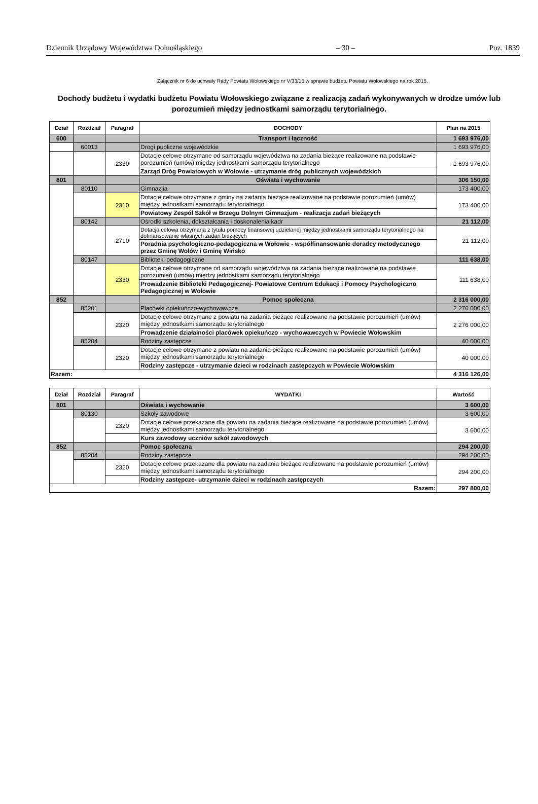Dziennik Urzędowy Województwa Dolnośląskiego – 30 – Poz. 1839
Załącznik nr 6 do uchwały Rady Powiatu Wołowskiego nr V/33/15 w sprawie budżetu Powiatu Wołowskiego na rok 2015.
Dochody budżetu i wydatki budżetu Powiatu Wołowskiego związane z realizacją zadań wykonywanych w drodze umów lub porozumień między jednostkami samorządu terytorialnego.
| Dział | Rozdział | Paragraf | DOCHODY | Plan na 2015 |
| --- | --- | --- | --- | --- |
| 600 | | | Transport i łączność | 1 693 976,00 |
| | 60013 | | Drogi publiczne wojewódzkie | 1 693 976,00 |
| | | 2330 | Dotacje celowe otrzymane od samorządu województwa na zadania bieżące realizowane na podstawie porozumień (umów) między jednostkami samorządu terytorialnego | 1 693 976,00 |
| | | | Zarząd Dróg Powiatowych w Wołowie - utrzymanie dróg publicznych wojewódzkich | |
| 801 | | | Oświata i wychowanie | 306 150,00 |
| | 80110 | | Gimnazjia | 173 400,00 |
| | | 2310 | Dotacje celowe otrzymane z gminy na zadania bieżące realizowane na podstawie porozumień (umów) między jednostkami samorządu terytorialnego | 173 400,00 |
| | | | Powiatowy Zespół Szkół w Brzegu Dolnym Gimnazjum - realizacja zadań bieżących | |
| | 80142 | | Ośrodki szkolenia, dokształcania i doskonalenia kadr | 21 112,00 |
| | | 2710 | Dotacja celowa otrzymana z tytułu pomocy finansowej udzielanej między jednostkami samorządu terytorialnego na dofinansowanie własnych zadań bieżących | 21 112,00 |
| | | | Poradnia psychologiczno-pedagogiczna w Wołowie - współfinansowanie doradcy metodycznego przez Gminę Wołów i Gminę Wińsko | |
| | 80147 | | Biblioteki pedagogiczne | 111 638,00 |
| | | 2330 | Dotacje celowe otrzymane od samorządu województwa na zadania bieżące realizowane na podstawie porozumień (umów) między jednostkami samorządu terytorialnego | 111 638,00 |
| | | | Prowadzenie Biblioteki Pedagogicznej- Powiatowe Centrum Edukacji i Pomocy Psychologiczno Pedagogicznej w Wołowie | |
| 852 | | | Pomoc społeczna | 2 316 000,00 |
| | 85201 | | Placówki opiekuńczo-wychowawcze | 2 276 000,00 |
| | | 2320 | Dotacje celowe otrzymane z powiatu na zadania bieżące realizowane na podstawie porozumień (umów) między jednostkami samorządu terytorialnego | 2 276 000,00 |
| | | | Prowadzenie działalności placówek opiekuńczo - wychowawczych w Powiecie Wołowskim | |
| | 85204 | | Rodziny zastępcze | 40 000,00 |
| | | 2320 | Dotacje celowe otrzymane z powiatu na zadania bieżące realizowane na podstawie porozumień (umów) między jednostkami samorządu terytorialnego | 40 000,00 |
| | | | Rodziny zastępcze - utrzymanie dzieci w rodzinach zastępczych w Powiecie Wołowskim | |
| Razem: | | | | 4 316 126,00 |
| Dział | Rozdział | Paragraf | WYDATKI | Wartość |
| --- | --- | --- | --- | --- |
| 801 | | | Oświata i wychowanie | 3 600,00 |
| | 80130 | | Szkoły zawodowe | 3 600,00 |
| | | 2320 | Dotacje celowe przekazane dla powiatu na zadania bieżące realizowane na podstawie porozumień (umów) między jednostkami samorządu terytorialnego | 3 600,00 |
| | | | Kurs zawodowy uczniów szkół zawodowych | |
| 852 | | | Pomoc społeczna | 294 200,00 |
| | 85204 | | Rodziny zastępcze | 294 200,00 |
| | | 2320 | Dotacje celowe przekazane dla powiatu na zadania bieżące realizowane na podstawie porozumień (umów) między jednostkami samorządu terytorialnego | 294 200,00 |
| | | | Rodziny zastępcze- utrzymanie dzieci w rodzinach zastępczych | |
| Razem: | | | | 297 800,00 |